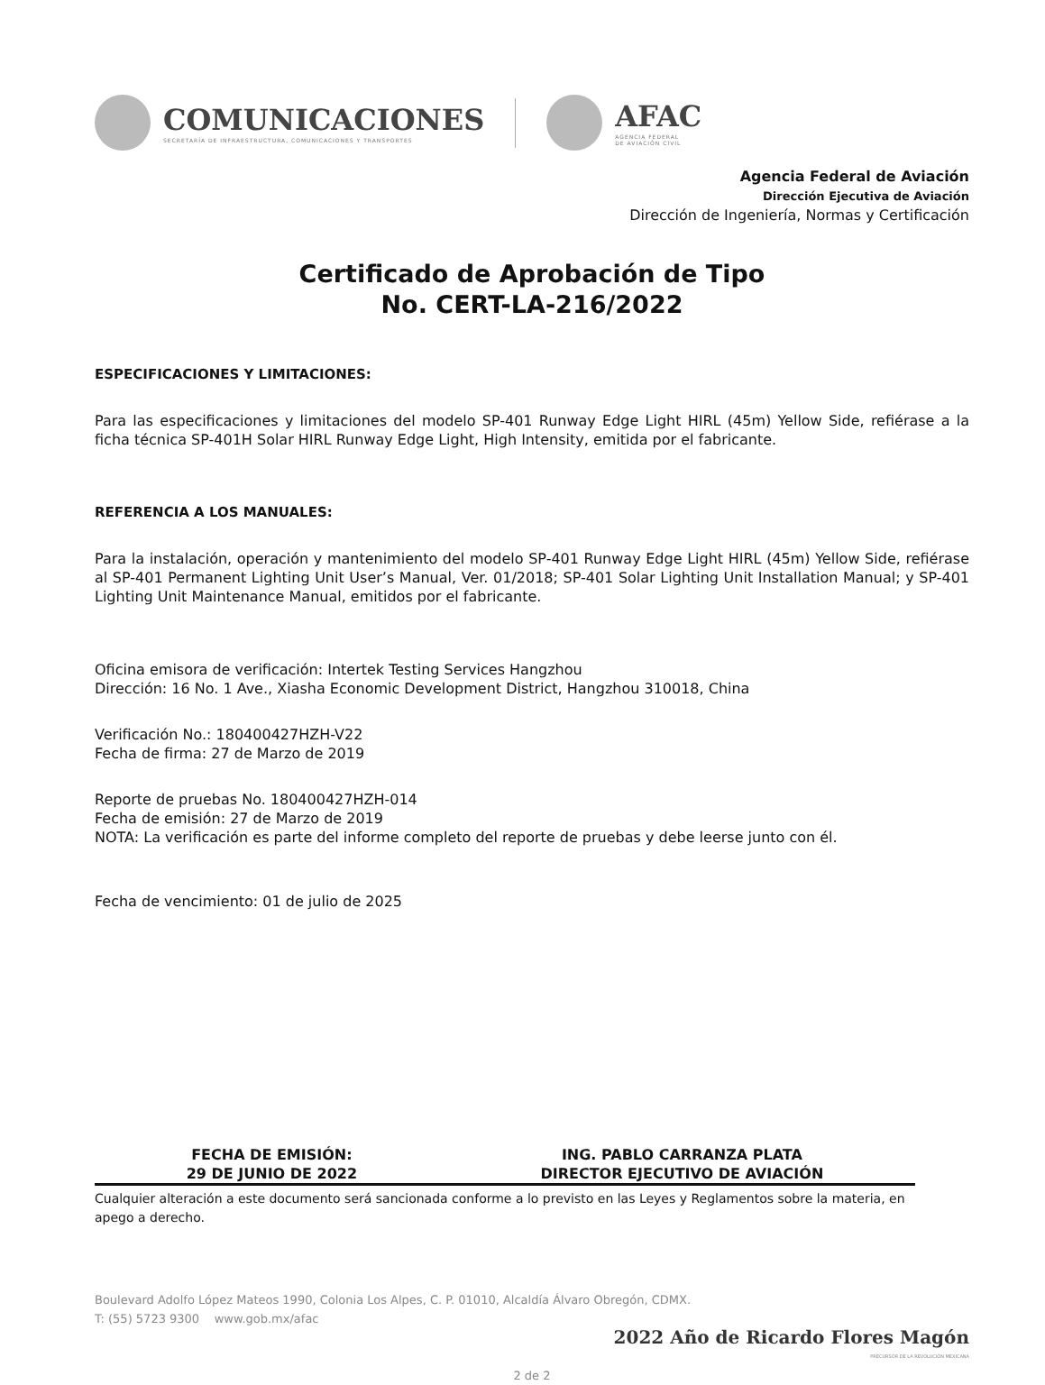COMUNICACIONES
SECRETARÍA DE INFRAESTRUCTURA, COMUNICACIONES Y TRANSPORTES
AFAC
AGENCIA FEDERAL
DE AVIACIÓN CIVIL
Agencia Federal de Aviación
Dirección Ejecutiva de Aviación
Dirección de Ingeniería, Normas y Certificación
Certificado de Aprobación de Tipo
No. CERT-LA-216/2022
ESPECIFICACIONES Y LIMITACIONES:
Para las especificaciones y limitaciones del modelo SP-401 Runway Edge Light HIRL (45m) Yellow Side, refiérase a la ficha técnica SP-401H Solar HIRL Runway Edge Light, High Intensity, emitida por el fabricante.
REFERENCIA A LOS MANUALES:
Para la instalación, operación y mantenimiento del modelo SP-401 Runway Edge Light HIRL (45m) Yellow Side, refiérase al SP-401 Permanent Lighting Unit User’s Manual, Ver. 01/2018; SP-401 Solar Lighting Unit Installation Manual; y SP-401 Lighting Unit Maintenance Manual, emitidos por el fabricante.
Oficina emisora de verificación: Intertek Testing Services Hangzhou
Dirección: 16 No. 1 Ave., Xiasha Economic Development District, Hangzhou 310018, China
Verificación No.: 180400427HZH-V22
Fecha de firma: 27 de Marzo de 2019
Reporte de pruebas No. 180400427HZH-014
Fecha de emisión: 27 de Marzo de 2019
NOTA: La verificación es parte del informe completo del reporte de pruebas y debe leerse junto con él.
Fecha de vencimiento: 01 de julio de 2025
FECHA DE EMISIÓN:
29 DE JUNIO DE 2022
ING. PABLO CARRANZA PLATA
DIRECTOR EJECUTIVO DE AVIACIÓN
Cualquier alteración a este documento será sancionada conforme a lo previsto en las Leyes y Reglamentos sobre la materia, en apego a derecho.
Boulevard Adolfo López Mateos 1990, Colonia Los Alpes, C. P. 01010, Alcaldía Álvaro Obregón, CDMX.
T: (55) 5723 9300 www.gob.mx/afac
2022 Año de Ricardo Flores Magón
PRECURSOR DE LA REVOLUCIÓN MEXICANA
2 de 2